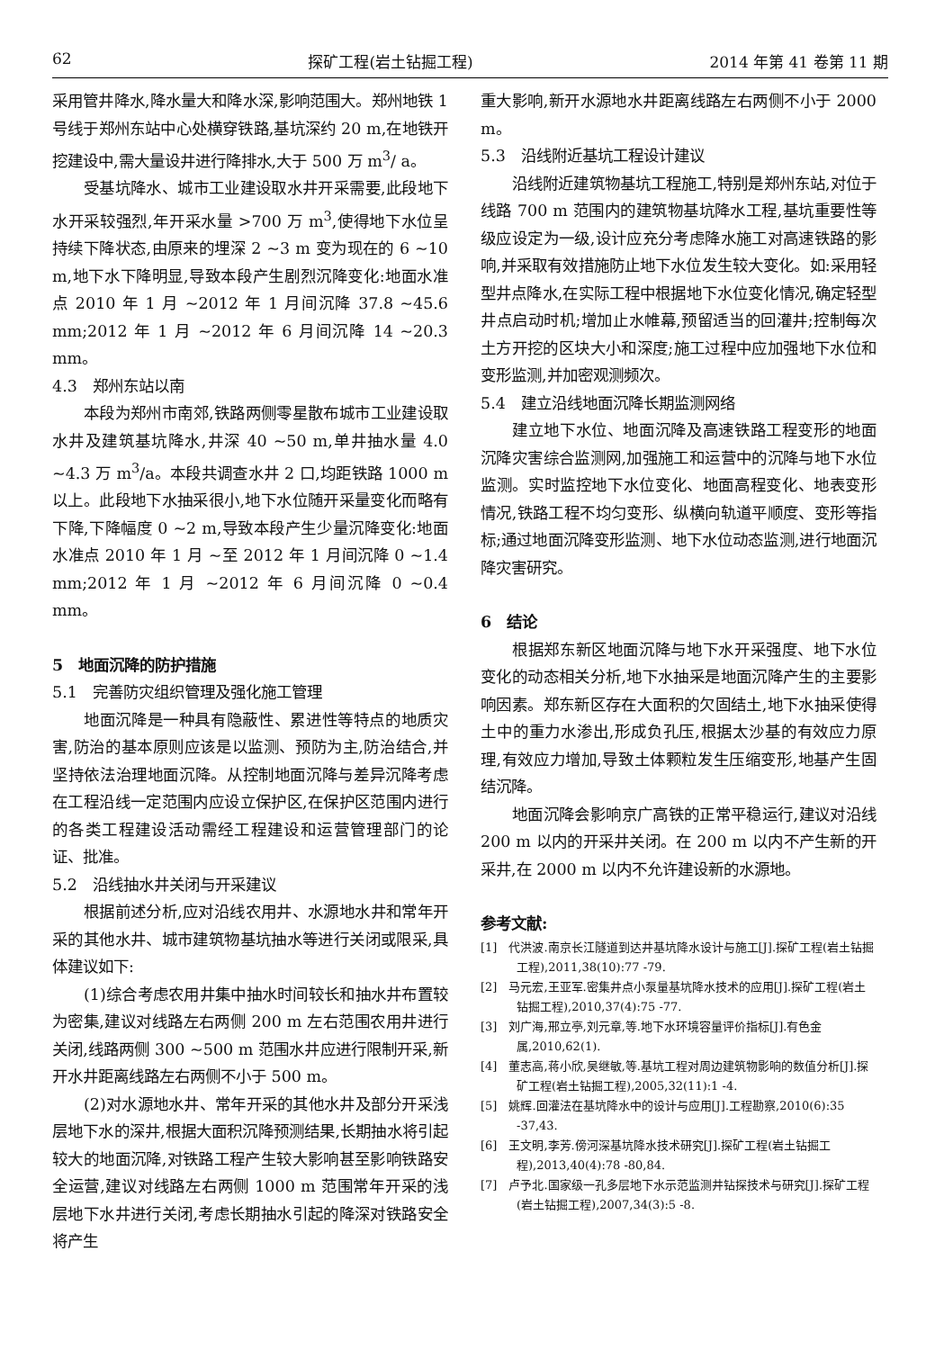62 探矿工程(岩土钻掘工程) 2014 年第 41 卷第 11 期
采用管井降水,降水量大和降水深,影响范围大。郑州地铁 1 号线于郑州东站中心处横穿铁路,基坑深约 20 m,在地铁开挖建设中,需大量设井进行降排水,大于 500 万 m<sup>3</sup>/ a。
受基坑降水、城市工业建设取水井开采需要,此段地下水开采较强烈,年开采水量 >700 万 m<sup>3</sup>,使得地下水位呈持续下降状态,由原来的埋深 2 ~3 m 变为现在的 6 ~10 m,地下水下降明显,导致本段产生剧烈沉降变化:地面水准点 2010 年 1 月 ~2012 年 1 月间沉降 37.8 ~45.6 mm;2012 年 1 月 ~2012 年 6 月间沉降 14 ~20.3 mm。
4.3　郑州东站以南
本段为郑州市南郊,铁路两侧零星散布城市工业建设取水井及建筑基坑降水,井深 40 ~50 m,单井抽水量 4.0 ~4.3 万 m<sup>3</sup>/a。本段共调查水井 2 口,均距铁路 1000 m 以上。此段地下水抽采很小,地下水位随开采量变化而略有下降,下降幅度 0 ~2 m,导致本段产生少量沉降变化:地面水准点 2010 年 1 月 ~至 2012 年 1 月间沉降 0 ~1.4 mm;2012 年 1 月 ~2012 年 6 月间沉降 0 ~0.4 mm。
5　地面沉降的防护措施
5.1　完善防灾组织管理及强化施工管理
地面沉降是一种具有隐蔽性、累进性等特点的地质灾害,防治的基本原则应该是以监测、预防为主,防治结合,并坚持依法治理地面沉降。从控制地面沉降与差异沉降考虑在工程沿线一定范围内应设立保护区,在保护区范围内进行的各类工程建设活动需经工程建设和运营管理部门的论证、批准。
5.2　沿线抽水井关闭与开采建议
根据前述分析,应对沿线农用井、水源地水井和常年开采的其他水井、城市建筑物基坑抽水等进行关闭或限采,具体建议如下:
(1)综合考虑农用井集中抽水时间较长和抽水井布置较为密集,建议对线路左右两侧 200 m 左右范围农用井进行关闭,线路两侧 300 ~500 m 范围水井应进行限制开采,新开水井距离线路左右两侧不小于 500 m。
(2)对水源地水井、常年开采的其他水井及部分开采浅层地下水的深井,根据大面积沉降预测结果,长期抽水将引起较大的地面沉降,对铁路工程产生较大影响甚至影响铁路安全运营,建议对线路左右两侧 1000 m 范围常年开采的浅层地下水井进行关闭,考虑长期抽水引起的降深对铁路安全将产生
重大影响,新开水源地水井距离线路左右两侧不小于 2000 m。
5.3　沿线附近基坑工程设计建议
沿线附近建筑物基坑工程施工,特别是郑州东站,对位于线路 700 m 范围内的建筑物基坑降水工程,基坑重要性等级应设定为一级,设计应充分考虑降水施工对高速铁路的影响,并采取有效措施防止地下水位发生较大变化。如:采用轻型井点降水,在实际工程中根据地下水位变化情况,确定轻型井点启动时机;增加止水帷幕,预留适当的回灌井;控制每次土方开挖的区块大小和深度;施工过程中应加强地下水位和变形监测,并加密观测频次。
5.4　建立沿线地面沉降长期监测网络
建立地下水位、地面沉降及高速铁路工程变形的地面沉降灾害综合监测网,加强施工和运营中的沉降与地下水位监测。实时监控地下水位变化、地面高程变化、地表变形情况,铁路工程不均匀变形、纵横向轨道平顺度、变形等指标;通过地面沉降变形监测、地下水位动态监测,进行地面沉降灾害研究。
6　结论
根据郑东新区地面沉降与地下水开采强度、地下水位变化的动态相关分析,地下水抽采是地面沉降产生的主要影响因素。郑东新区存在大面积的欠固结土,地下水抽采使得土中的重力水渗出,形成负孔压,根据太沙基的有效应力原理,有效应力增加,导致土体颗粒发生压缩变形,地基产生固结沉降。
地面沉降会影响京广高铁的正常平稳运行,建议对沿线 200 m 以内的开采井关闭。在 200 m 以内不产生新的开采井,在 2000 m 以内不允许建设新的水源地。
参考文献:
[1]　代洪波.南京长江隧道到达井基坑降水设计与施工[J].探矿工程(岩土钻掘工程),2011,38(10):77 -79.
[2]　马元宏,王亚军.密集井点小泵量基坑降水技术的应用[J].探矿工程(岩土钻掘工程),2010,37(4):75 -77.
[3]　刘广海,邢立亭,刘元章,等.地下水环境容量评价指标[J].有色金属,2010,62(1).
[4]　董志高,蒋小欣,吴继敏,等.基坑工程对周边建筑物影响的数值分析[J].探矿工程(岩土钻掘工程),2005,32(11):1 -4.
[5]　姚辉.回灌法在基坑降水中的设计与应用[J].工程勘察,2010(6):35 -37,43.
[6]　王文明,李芳.傍河深基坑降水技术研究[J].探矿工程(岩土钻掘工程),2013,40(4):78 -80,84.
[7]　卢予北.国家级一孔多层地下水示范监测井钻探技术与研究[J].探矿工程(岩土钻掘工程),2007,34(3):5 -8.